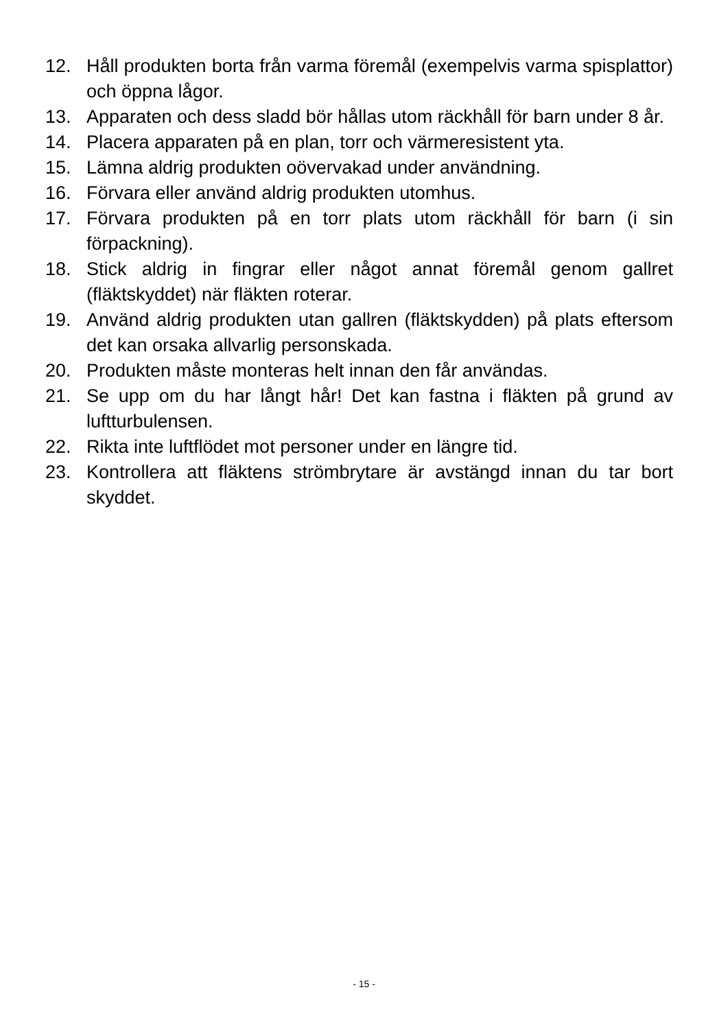12. Håll produkten borta från varma föremål (exempelvis varma spisplattor) och öppna lågor.
13. Apparaten och dess sladd bör hållas utom räckhåll för barn under 8 år.
14. Placera apparaten på en plan, torr och värmeresistent yta.
15. Lämna aldrig produkten oövervakad under användning.
16. Förvara eller använd aldrig produkten utomhus.
17. Förvara produkten på en torr plats utom räckhåll för barn (i sin förpackning).
18. Stick aldrig in fingrar eller något annat föremål genom gallret (fläktskyddet) när fläkten roterar.
19. Använd aldrig produkten utan gallren (fläktskydden) på plats eftersom det kan orsaka allvarlig personskada.
20. Produkten måste monteras helt innan den får användas.
21. Se upp om du har långt hår! Det kan fastna i fläkten på grund av luftturbulensen.
22. Rikta inte luftflödet mot personer under en längre tid.
23. Kontrollera att fläktens strömbrytare är avstängd innan du tar bort skyddet.
- 15 -